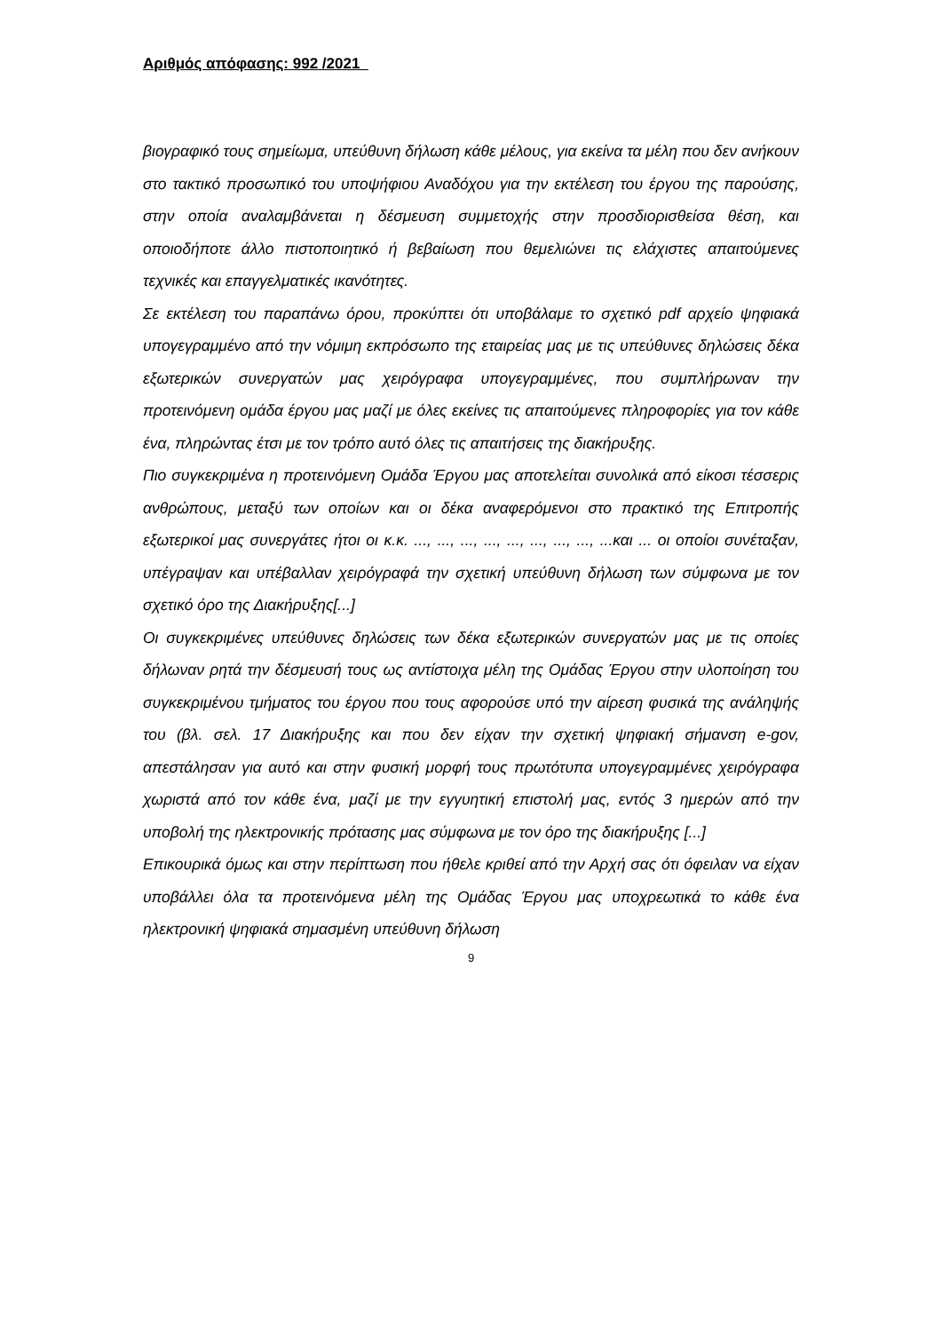Αριθμός απόφασης: 992 /2021
βιογραφικό τους σημείωμα, υπεύθυνη δήλωση κάθε μέλους, για εκείνα τα μέλη που δεν ανήκουν στο τακτικό προσωπικό του υποψήφιου Αναδόχου για την εκτέλεση του έργου της παρούσης, στην οποία αναλαμβάνεται η δέσμευση συμμετοχής στην προσδιορισθείσα θέση, και οποιοδήποτε άλλο πιστοποιητικό ή βεβαίωση που θεμελιώνει τις ελάχιστες απαιτούμενες τεχνικές και επαγγελματικές ικανότητες.
Σε εκτέλεση του παραπάνω όρου, προκύπτει ότι υποβάλαμε το σχετικό pdf αρχείο ψηφιακά υπογεγραμμένο από την νόμιμη εκπρόσωπο της εταιρείας μας με τις υπεύθυνες δηλώσεις δέκα εξωτερικών συνεργατών μας χειρόγραφα υπογεγραμμένες, που συμπλήρωναν την προτεινόμενη ομάδα έργου μας μαζί με όλες εκείνες τις απαιτούμενες πληροφορίες για τον κάθε ένα, πληρώντας έτσι με τον τρόπο αυτό όλες τις απαιτήσεις της διακήρυξης.
Πιο συγκεκριμένα η προτεινόμενη Ομάδα Έργου μας αποτελείται συνολικά από είκοσι τέσσερις ανθρώπους, μεταξύ των οποίων και οι δέκα αναφερόμενοι στο πρακτικό της Επιτροπής εξωτερικοί μας συνεργάτες ήτοι οι κ.κ. ..., ..., ..., ..., ..., ..., ..., ..., ...και ... οι οποίοι συνέταξαν, υπέγραψαν και υπέβαλλαν χειρόγραφά την σχετική υπεύθυνη δήλωση των σύμφωνα με τον σχετικό όρο της Διακήρυξης[...]
Οι συγκεκριμένες υπεύθυνες δηλώσεις των δέκα εξωτερικών συνεργατών μας με τις οποίες δήλωναν ρητά την δέσμευσή τους ως αντίστοιχα μέλη της Ομάδας Έργου στην υλοποίηση του συγκεκριμένου τμήματος του έργου που τους αφορούσε υπό την αίρεση φυσικά της ανάληψής του (βλ. σελ. 17 Διακήρυξης και που δεν είχαν την σχετική ψηφιακή σήμανση e-gov, απεστάλησαν για αυτό και στην φυσική μορφή τους πρωτότυπα υπογεγραμμένες χειρόγραφα χωριστά από τον κάθε ένα, μαζί με την εγγυητική επιστολή μας, εντός 3 ημερών από την υποβολή της ηλεκτρονικής πρότασης μας σύμφωνα με τον όρο της διακήρυξης [...]
Επικουρικά όμως και στην περίπτωση που ήθελε κριθεί από την Αρχή σας ότι όφειλαν να είχαν υποβάλλει όλα τα προτεινόμενα μέλη της Ομάδας Έργου μας υποχρεωτικά το κάθε ένα ηλεκτρονική ψηφιακά σημασμένη υπεύθυνη δήλωση
9